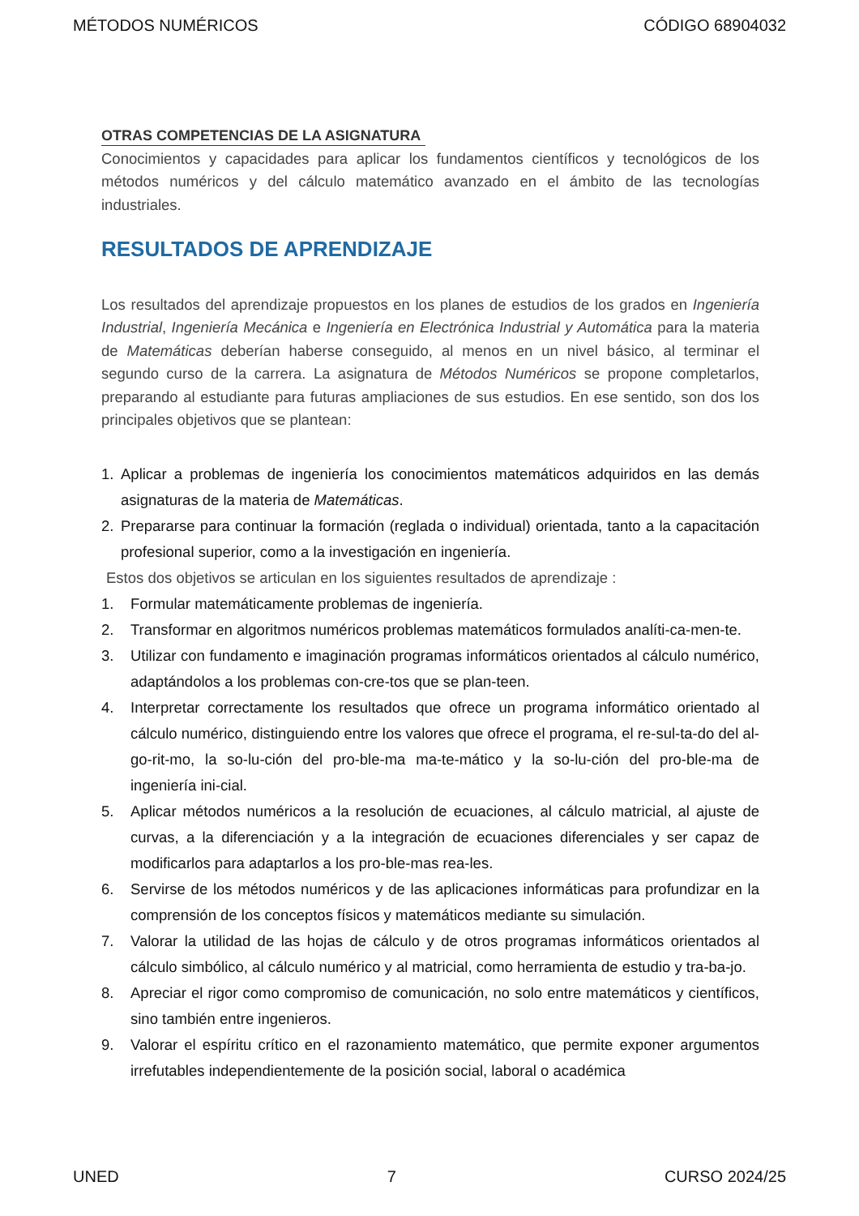MÉTODOS NUMÉRICOS CÓDIGO 68904032
OTRAS COMPETENCIAS DE LA ASIGNATURA
Conocimientos y capacidades para aplicar los fundamentos científicos y tecnológicos de los métodos numéricos y del cálculo matemático avanzado en el ámbito de las tecnologías industriales.
RESULTADOS DE APRENDIZAJE
Los resultados del aprendizaje propuestos en los planes de estudios de los grados en Ingeniería Industrial, Ingeniería Mecánica e Ingeniería en Electrónica Industrial y Automática para la materia de Matemáticas deberían haberse conseguido, al menos en un nivel básico, al terminar el segundo curso de la carrera. La asignatura de Métodos Numéricos se propone completarlos, preparando al estudiante para futuras ampliaciones de sus estudios. En ese sentido, son dos los principales objetivos que se plantean:
1. Aplicar a problemas de ingeniería los conocimientos matemáticos adquiridos en las demás asignaturas de la materia de Matemáticas.
2. Prepararse para continuar la formación (reglada o individual) orientada, tanto a la capacitación profesional superior, como a la investigación en ingeniería.
Estos dos objetivos se articulan en los siguientes resultados de aprendizaje :
1. Formular matemáticamente problemas de ingeniería.
2. Transformar en algoritmos numéricos problemas matemáticos formulados analíti-ca-men-te.
3. Utilizar con fundamento e imaginación programas informáticos orientados al cálculo numérico, adaptándolos a los problemas con-cre-tos que se plan-teen.
4. Interpretar correctamente los resultados que ofrece un programa informático orientado al cálculo numérico, distinguiendo entre los valores que ofrece el programa, el re-sul-ta-do del al-go-rit-mo, la so-lu-ción del pro-ble-ma ma-te-mático y la so-lu-ción del pro-ble-ma de ingeniería ini-cial.
5. Aplicar métodos numéricos a la resolución de ecuaciones, al cálculo matricial, al ajuste de curvas, a la diferenciación y a la integración de ecuaciones diferenciales y ser capaz de modificarlos para adaptarlos a los pro-ble-mas rea-les.
6. Servirse de los métodos numéricos y de las aplicaciones informáticas para profundizar en la comprensión de los conceptos físicos y matemáticos mediante su simulación.
7. Valorar la utilidad de las hojas de cálculo y de otros programas informáticos orientados al cálculo simbólico, al cálculo numérico y al matricial, como herramienta de estudio y tra-ba-jo.
8. Apreciar el rigor como compromiso de comunicación, no solo entre matemáticos y científicos, sino también entre ingenieros.
9. Valorar el espíritu crítico en el razonamiento matemático, que permite exponer argumentos irrefutables independientemente de la posición social, laboral o académica
UNED 7 CURSO 2024/25